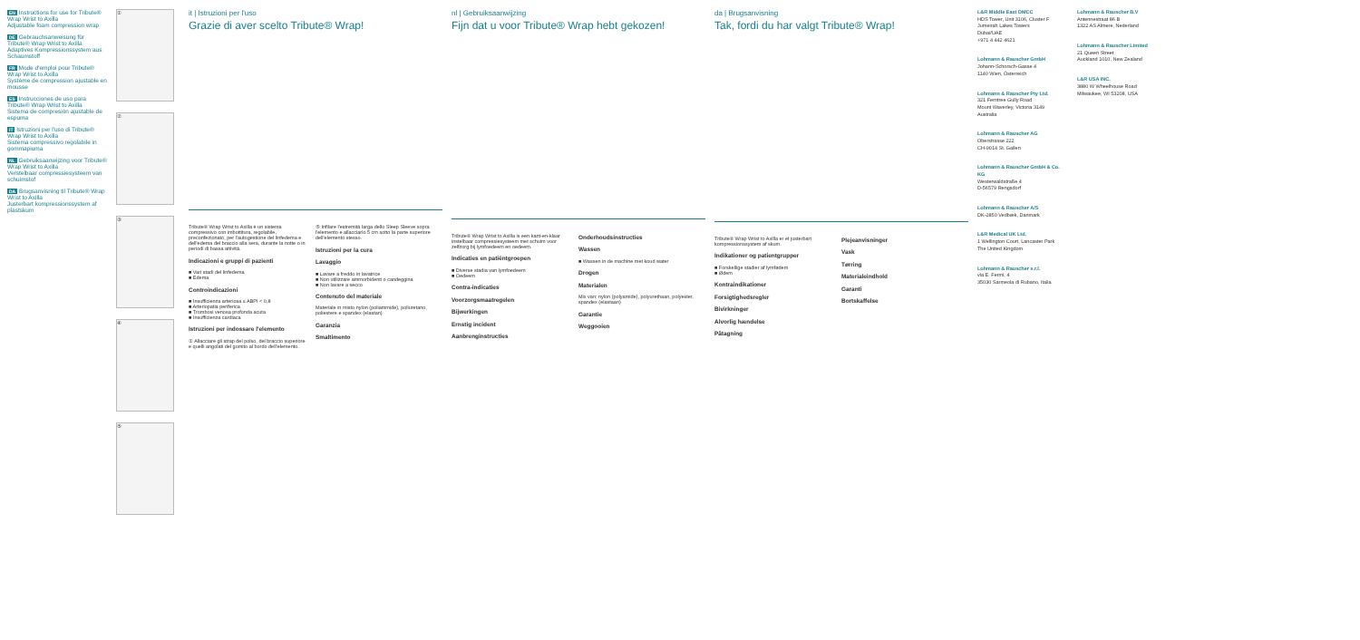EN Instructions for use for Tribute® Wrap Wrist to Axilla
Adjustable foam compression wrap
DE Gebrauchsanweisung für Tribute® Wrap Wrist to Axilla
Adaptives Kompressionssystem aus Schaumstoff
FR Mode d'emploi pour Tribute® Wrap Wrist to Axilla
Système de compression ajustable en mousse
ES Instrucciones de uso para Tribute® Wrap Wrist to Axilla
Sistema de compresión ajustable de espuma
IT Istruzioni per l'uso di Tribute® Wrap Wrist to Axilla
Sistema compressivo regolabile in gommapiuma
NL Gebruiksaanwijzing voor Tribute® Wrap Wrist to Axilla
Verstelbaar compressiesysteem van schuimstof
DA Brugsanvisning til Tribute® Wrap Wrist to Axilla
Justerbart kompressionssystem af plastskum
①
②
③
④
⑤
it | Istruzioni per l'uso
Grazie di aver scelto Tribute® Wrap!
Tribute® Wrap Wrist to Axilla è un sistema compressivo con imbottitura, regolabile, preconfezionato, per l'autogestione del linfedema e dell'edema del braccio alla sera, durante la notte o in periodi di bassa attività.
Indicazioni e gruppi di pazienti
■ Vari stadi del linfedema
■ Edema
Controindicazioni
■ Insufficienza arteriosa ≤ ABPI < 0,8
■ Arteriopatia periferica
■ Trombosi venosa profonda acuta
■ Insufficienza cardiaca
Istruzioni per indossare l'elemento
① Allacciare gli strap del polso, del braccio superiore e quelli angolati del gomito al bordo dell'elemento.
⑤ Infilare l'estremità larga dello Sleep Sleeve sopra l'elemento e allacciarlo 5 cm sotto la parte superiore dell'elemento stesso.
Istruzioni per la cura
Lavaggio
■ Lavare a freddo in lavatrice
■ Non utilizzare ammorbidenti o candeggina
■ Non lavare a secco
Contenuto del materiale
Materiale in misto nylon (poliammide), poliuretano, poliestere e spandex (elastan)
Garanzia
Smaltimento
nl | Gebruiksaanwijzing
Fijn dat u voor Tribute® Wrap hebt gekozen!
Tribute® Wrap Wrist to Axilla is een kant-en-klaar instelbaar compressiesysteem met schuim voor zelfzorg bij lymfoedeem en oedeem.
Indicaties en patiëntgroepen
■ Diverse stadia van lymfoedeem
■ Oedeem
Contra-indicaties
Voorzorgsmaatregelen
Bijwerkingen
Ernstig incident
Aanbrenginstructies
Onderhoudsinstructies
Wassen
■ Wassen in de machine met koud water
Drogen
Materialen
Mix van: nylon (polyamide), polyurethaan, polyester, spandex (elastaan)
Garantie
Weggooien
da | Brugsanvisning
Tak, fordi du har valgt Tribute® Wrap!
Tribute® Wrap Wrist to Axilla er et justerbart kompressionssystem af skum.
Indikationer og patientgrupper
■ Forskellige stadier af lymfødem
■ Ødem
Kontraindikationer
Forsigtighedsregler
Bivirkninger
Alvorlig hændelse
Påtagning
Plejeanvisninger
Vask
Tørring
Materialeindhold
Garanti
Bortskaffelse
L&R Middle East DMCC
HDS Tower, Unit 3106, Cluster F
Jumeirah Lakes Towers
Dubai/UAE
+971 4 442 4621
Lohmann & Rauscher GmbH
Johann-Schorsch-Gasse 4
1140 Wien, Österreich
Lohmann & Rauscher Pty Ltd.
321 Ferntree Gully Road
Mount Waverley, Victoria 3149
Australia
Lohmann & Rauscher AG
Oberstrasse 222
CH-9014 St. Gallen
Lohmann & Rauscher GmbH & Co. KG
Westerwaldstraße 4
D-56579 Rengsdorf
Lohmann & Rauscher A/S
DK-2850 Vedbæk, Danmark
L&R Medical UK Ltd.
1 Wellington Court, Lancaster Park
The United Kingdom
Lohmann & Rauscher s.r.l.
via E. Fermi, 4
35030 Sarmeola di Rubano, Italia
Lohmann & Rauscher B.V
Antennestraat 86 B
1322 AS Almere, Nederland
Lohmann & Rauscher Limited
21 Queen Street
Auckland 1010, New Zealand
L&R USA INC.
3880 W Wheelhouse Road
Milwaukee, WI 53208, USA